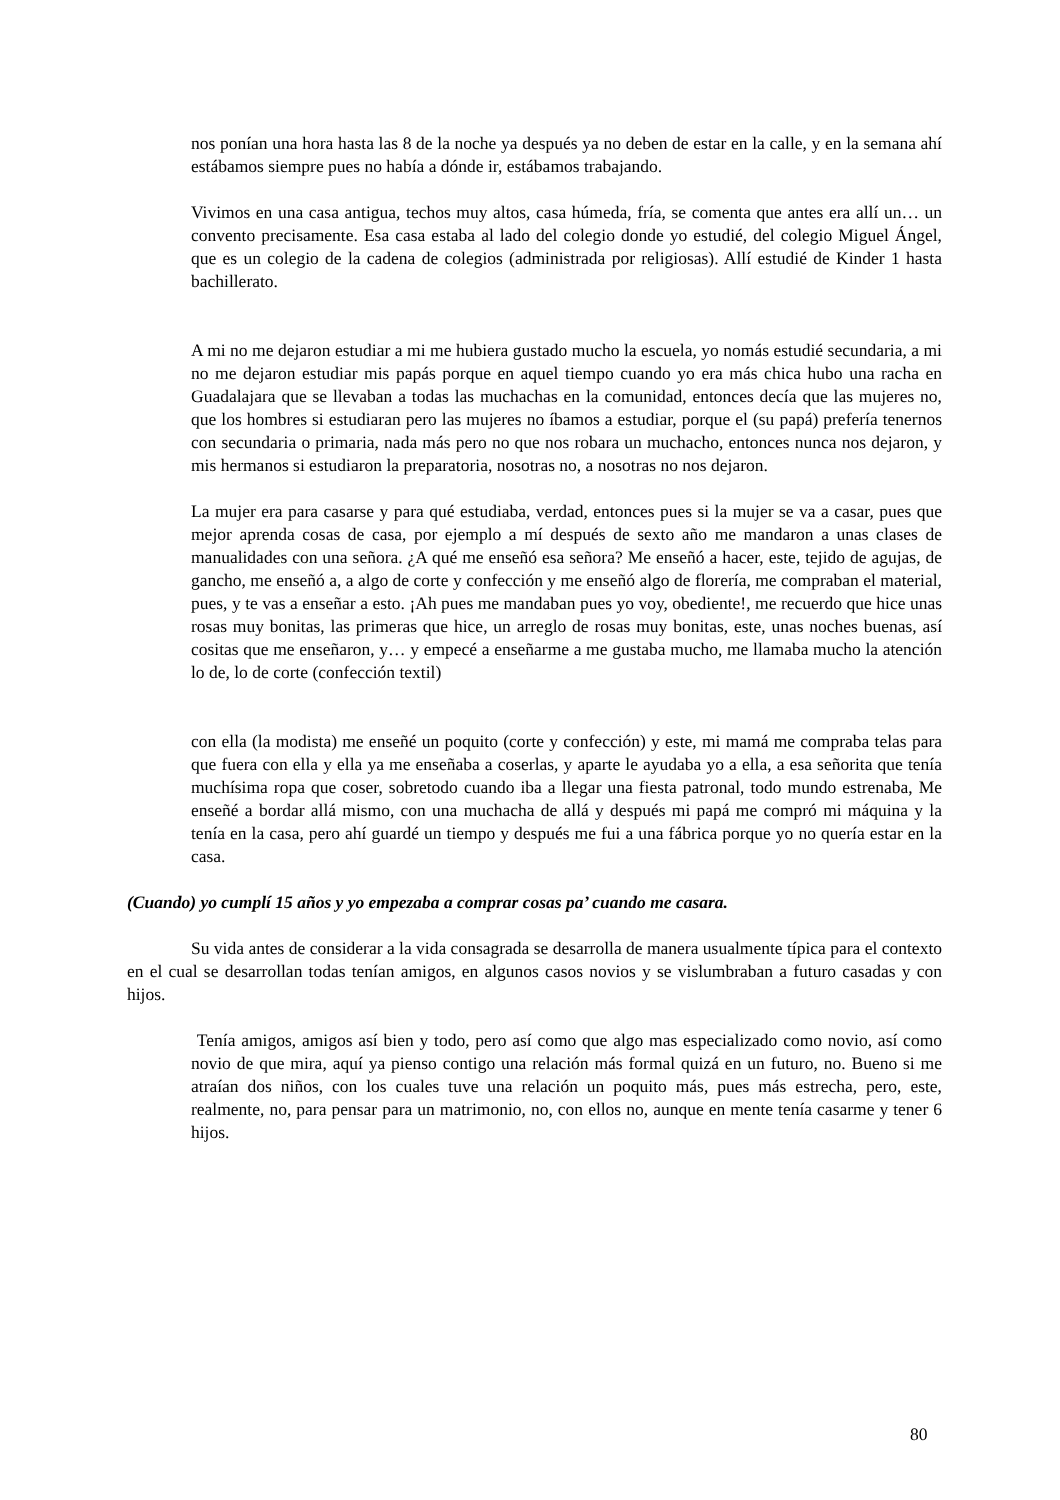nos ponían una hora hasta las 8 de la noche ya después ya no deben de estar en la calle, y en la semana ahí estábamos siempre pues no había a dónde ir, estábamos trabajando.
Vivimos en una casa antigua, techos muy altos, casa húmeda, fría, se comenta que antes era allí un… un convento precisamente. Esa casa estaba al lado del colegio donde yo estudié, del colegio Miguel Ángel, que es un colegio de la cadena de colegios (administrada por religiosas). Allí estudié de Kinder 1 hasta bachillerato.
A mi no me dejaron estudiar a mi me hubiera gustado mucho la escuela, yo nomás estudié secundaria, a mi no me dejaron estudiar mis papás porque en aquel tiempo cuando yo era más chica hubo una racha en Guadalajara que se llevaban a todas las muchachas en la comunidad, entonces decía que las mujeres no, que los hombres si estudiaran pero las mujeres no íbamos a estudiar, porque el (su papá) prefería tenernos con secundaria o primaria, nada más pero no que nos robara un muchacho, entonces nunca nos dejaron, y mis hermanos si estudiaron la preparatoria, nosotras no, a nosotras no nos dejaron.
La mujer era para casarse y para qué estudiaba, verdad, entonces pues si la mujer se va a casar, pues que mejor aprenda cosas de casa, por ejemplo a mí después de sexto año me mandaron a unas clases de manualidades con una señora. ¿A qué me enseñó esa señora? Me enseñó a hacer, este, tejido de agujas, de gancho, me enseñó a, a algo de corte y confección y me enseñó algo de florería, me compraban el material, pues, y te vas a enseñar a esto. ¡Ah pues me mandaban pues yo voy, obediente!, me recuerdo que hice unas rosas muy bonitas, las primeras que hice, un arreglo de rosas muy bonitas, este, unas noches buenas, así cositas que me enseñaron, y… y empecé a enseñarme a me gustaba mucho, me llamaba mucho la atención lo de, lo de corte (confección textil)
con ella (la modista) me enseñé un poquito (corte y confección) y este, mi mamá me compraba telas para que fuera con ella y ella ya me enseñaba a coserlas, y aparte le ayudaba yo a ella, a esa señorita que tenía muchísima ropa que coser, sobretodo cuando iba a llegar una fiesta patronal, todo mundo estrenaba, Me enseñé a bordar allá mismo, con una muchacha de allá y después mi papá me compró mi máquina y la tenía en la casa, pero ahí guardé un tiempo y después me fui a una fábrica porque yo no quería estar en la casa.
(Cuando) yo cumplí 15 años y yo empezaba a comprar cosas pa’ cuando me casara.
Su vida antes de considerar a la vida consagrada se desarrolla de manera usualmente típica para el contexto en el cual se desarrollan todas tenían amigos, en algunos casos novios y se vislumbraban a futuro casadas y con hijos.
Tenía amigos, amigos así bien y todo, pero así como que algo mas especializado como novio, así como novio de que mira, aquí ya pienso contigo una relación más formal quizá en un futuro, no. Bueno si me atraían dos niños, con los cuales tuve una relación un poquito más, pues más estrecha, pero, este, realmente, no, para pensar para un matrimonio, no, con ellos no, aunque en mente tenía casarme y tener 6 hijos.
80